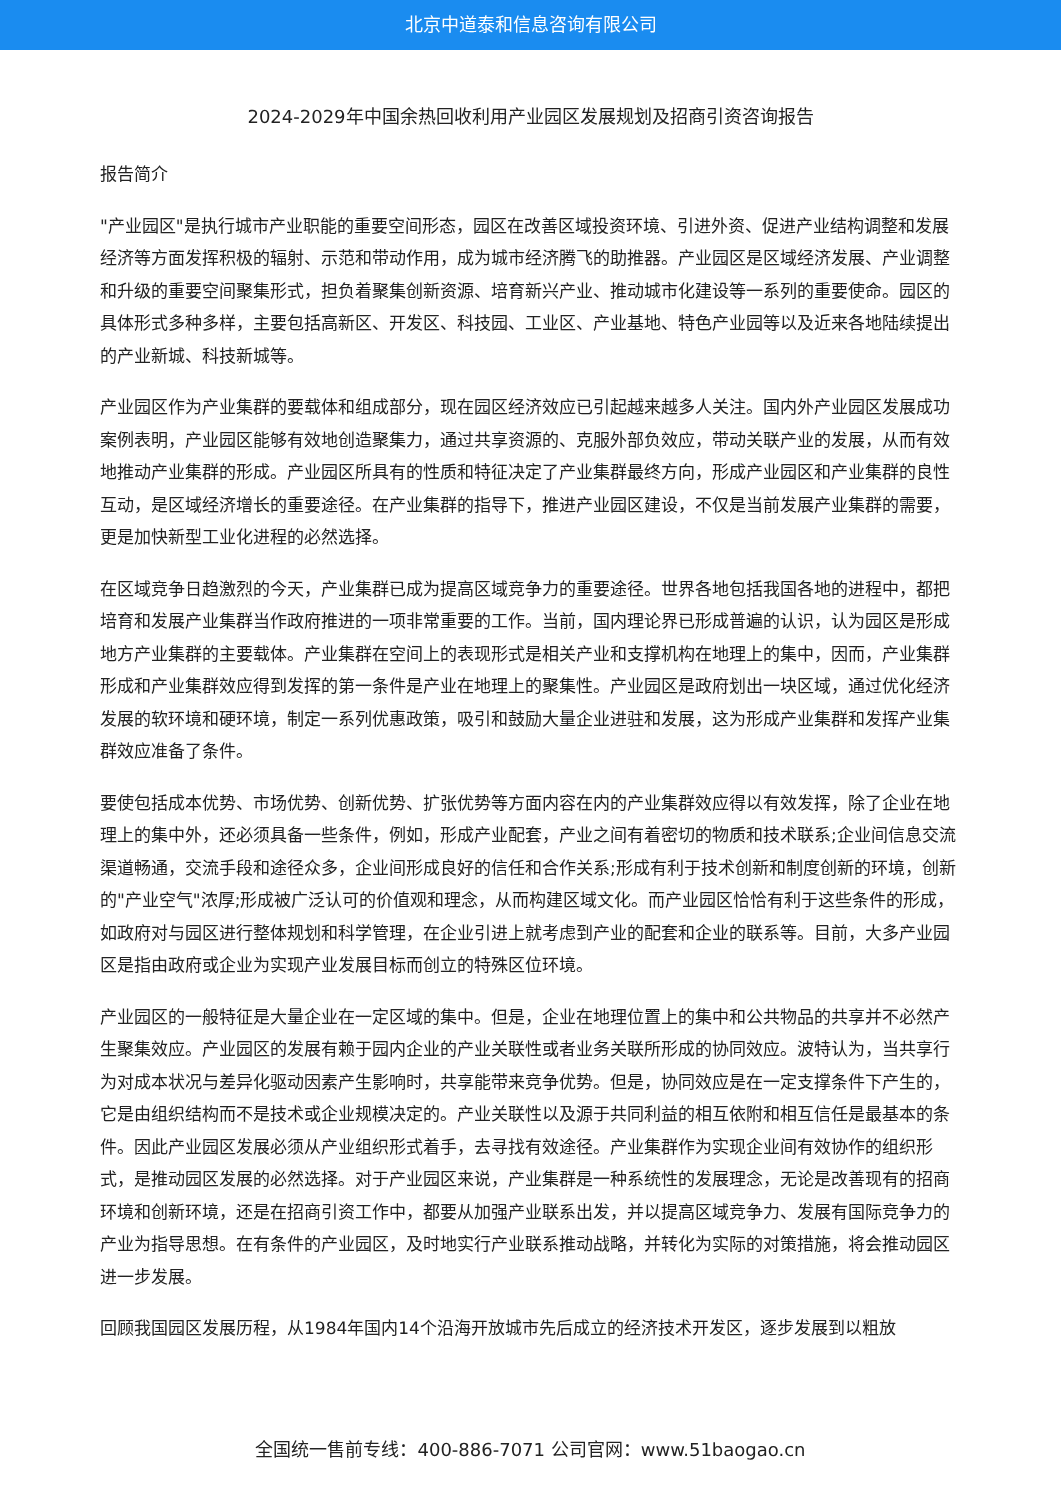北京中道泰和信息咨询有限公司
2024-2029年中国余热回收利用产业园区发展规划及招商引资咨询报告
报告简介
"产业园区"是执行城市产业职能的重要空间形态，园区在改善区域投资环境、引进外资、促进产业结构调整和发展经济等方面发挥积极的辐射、示范和带动作用，成为城市经济腾飞的助推器。产业园区是区域经济发展、产业调整和升级的重要空间聚集形式，担负着聚集创新资源、培育新兴产业、推动城市化建设等一系列的重要使命。园区的具体形式多种多样，主要包括高新区、开发区、科技园、工业区、产业基地、特色产业园等以及近来各地陆续提出的产业新城、科技新城等。
产业园区作为产业集群的要载体和组成部分，现在园区经济效应已引起越来越多人关注。国内外产业园区发展成功案例表明，产业园区能够有效地创造聚集力，通过共享资源的、克服外部负效应，带动关联产业的发展，从而有效地推动产业集群的形成。产业园区所具有的性质和特征决定了产业集群最终方向，形成产业园区和产业集群的良性互动，是区域经济增长的重要途径。在产业集群的指导下，推进产业园区建设，不仅是当前发展产业集群的需要，更是加快新型工业化进程的必然选择。
在区域竞争日趋激烈的今天，产业集群已成为提高区域竞争力的重要途径。世界各地包括我国各地的进程中，都把培育和发展产业集群当作政府推进的一项非常重要的工作。当前，国内理论界已形成普遍的认识，认为园区是形成地方产业集群的主要载体。产业集群在空间上的表现形式是相关产业和支撑机构在地理上的集中，因而，产业集群形成和产业集群效应得到发挥的第一条件是产业在地理上的聚集性。产业园区是政府划出一块区域，通过优化经济发展的软环境和硬环境，制定一系列优惠政策，吸引和鼓励大量企业进驻和发展，这为形成产业集群和发挥产业集群效应准备了条件。
要使包括成本优势、市场优势、创新优势、扩张优势等方面内容在内的产业集群效应得以有效发挥，除了企业在地理上的集中外，还必须具备一些条件，例如，形成产业配套，产业之间有着密切的物质和技术联系;企业间信息交流渠道畅通，交流手段和途径众多，企业间形成良好的信任和合作关系;形成有利于技术创新和制度创新的环境，创新的"产业空气"浓厚;形成被广泛认可的价值观和理念，从而构建区域文化。而产业园区恰恰有利于这些条件的形成，如政府对与园区进行整体规划和科学管理，在企业引进上就考虑到产业的配套和企业的联系等。目前，大多产业园区是指由政府或企业为实现产业发展目标而创立的特殊区位环境。
产业园区的一般特征是大量企业在一定区域的集中。但是，企业在地理位置上的集中和公共物品的共享并不必然产生聚集效应。产业园区的发展有赖于园内企业的产业关联性或者业务关联所形成的协同效应。波特认为，当共享行为对成本状况与差异化驱动因素产生影响时，共享能带来竞争优势。但是，协同效应是在一定支撑条件下产生的，它是由组织结构而不是技术或企业规模决定的。产业关联性以及源于共同利益的相互依附和相互信任是最基本的条件。因此产业园区发展必须从产业组织形式着手，去寻找有效途径。产业集群作为实现企业间有效协作的组织形式，是推动园区发展的必然选择。对于产业园区来说，产业集群是一种系统性的发展理念，无论是改善现有的招商环境和创新环境，还是在招商引资工作中，都要从加强产业联系出发，并以提高区域竞争力、发展有国际竞争力的产业为指导思想。在有条件的产业园区，及时地实行产业联系推动战略，并转化为实际的对策措施，将会推动园区进一步发展。
回顾我国园区发展历程，从1984年国内14个沿海开放城市先后成立的经济技术开发区，逐步发展到以粗放
全国统一售前专线：400-886-7071 公司官网：www.51baogao.cn